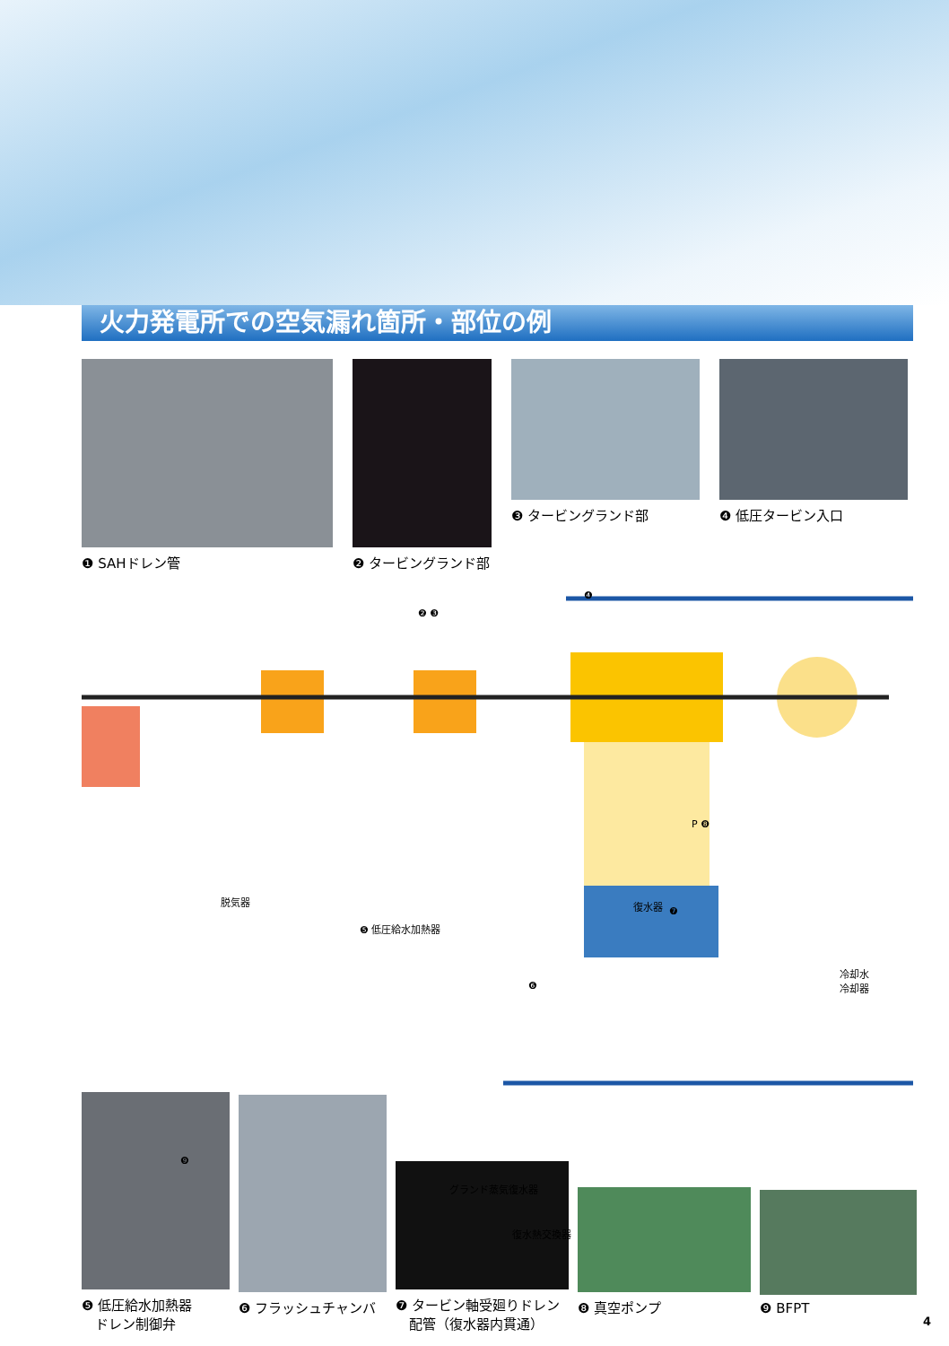火力発電所での空気漏れ箇所・部位の例
❶ SAHドレン管 ❷ タービングランド部 ❸ タービングランド部 ❹ 低圧タービン入口
脱気器
❺ 低圧給水加熱器
復水器
❼
P ❽
冷却水
冷却器 ❻
❹
❷ ❸
❾
グランド蒸気復水器
復水熱交換器
❺ 低圧給水加熱器
　ドレン制御弁
❻ フラッシュチャンバ
❼ タービン軸受廻りドレン
　配管（復水器内貫通）
❽ 真空ポンプ
❾ BFPT
4